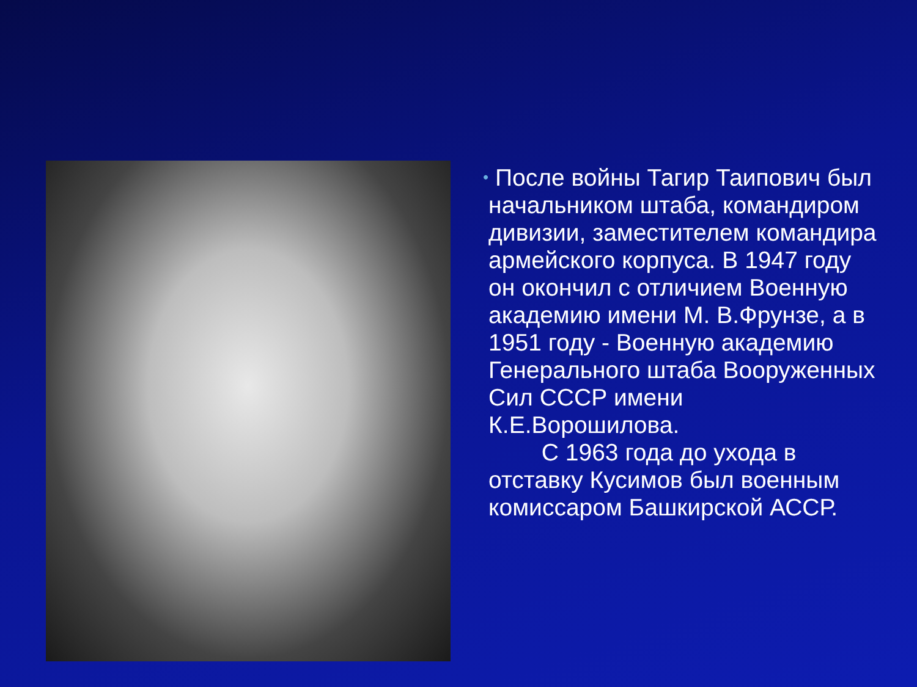•
После войны Тагир Таипович был начальником штаба, командиром дивизии, заместителем командира армейского корпуса. В 1947 году он окончил с отличием Военную академию имени М. В.Фрунзе, а в 1951 году - Военную академию Генерального штаба Вооруженных Сил СССР имени К.Е.Ворошилова.
С 1963 года до ухода в отставку Кусимов был военным комиссаром Башкирской АССР.